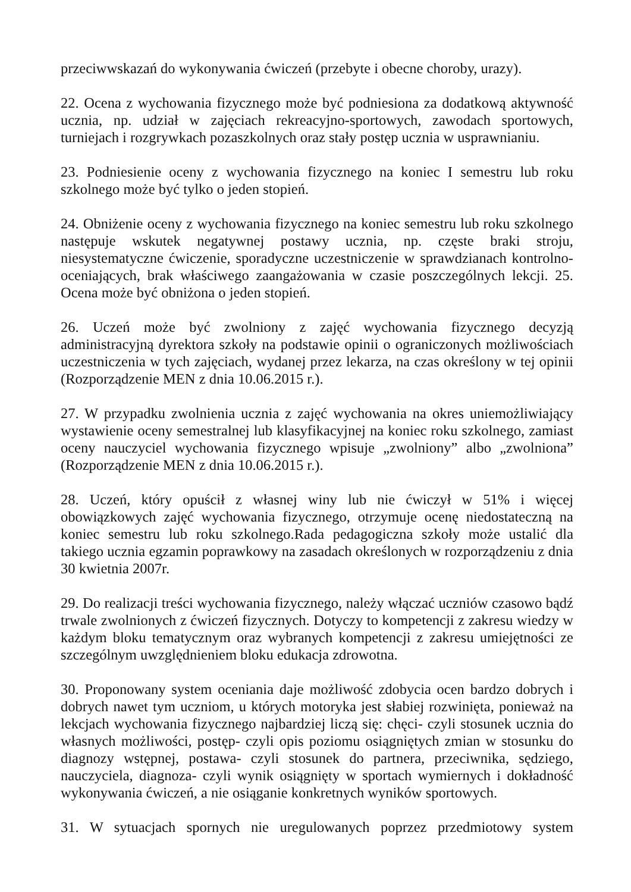przeciwwskazań do wykonywania ćwiczeń (przebyte i obecne choroby, urazy).
22. Ocena z wychowania fizycznego może być podniesiona za dodatkową aktywność ucznia, np. udział w zajęciach rekreacyjno-sportowych, zawodach sportowych, turniejach i rozgrywkach pozaszkolnych oraz stały postęp ucznia w usprawnianiu.
23. Podniesienie oceny z wychowania fizycznego na koniec I semestru lub roku szkolnego może być tylko o jeden stopień.
24. Obniżenie oceny z wychowania fizycznego na koniec semestru lub roku szkolnego następuje wskutek negatywnej postawy ucznia, np. częste braki stroju, niesystematyczne ćwiczenie, sporadyczne uczestniczenie w sprawdzianach kontrolno-oceniających, brak właściwego zaangażowania w czasie poszczególnych lekcji. 25. Ocena może być obniżona o jeden stopień.
26. Uczeń może być zwolniony z zajęć wychowania fizycznego decyzją administracyjną dyrektora szkoły na podstawie opinii o ograniczonych możliwościach uczestniczenia w tych zajęciach, wydanej przez lekarza, na czas określony w tej opinii (Rozporządzenie MEN z dnia 10.06.2015 r.).
27. W przypadku zwolnienia ucznia z zajęć wychowania na okres uniemożliwiający wystawienie oceny semestralnej lub klasyfikacyjnej na koniec roku szkolnego, zamiast oceny nauczyciel wychowania fizycznego wpisuje „zwolniony” albo „zwolniona” (Rozporządzenie MEN z dnia 10.06.2015 r.).
28. Uczeń, który opuścił z własnej winy lub nie ćwiczył w 51% i więcej obowiązkowych zajęć wychowania fizycznego, otrzymuje ocenę niedostateczną na koniec semestru lub roku szkolnego.Rada pedagogiczna szkoły może ustalić dla takiego ucznia egzamin poprawkowy na zasadach określonych w rozporządzeniu z dnia 30 kwietnia 2007r.
29. Do realizacji treści wychowania fizycznego, należy włączać uczniów czasowo bądź trwale zwolnionych z ćwiczeń fizycznych. Dotyczy to kompetencji z zakresu wiedzy w każdym bloku tematycznym oraz wybranych kompetencji z zakresu umiejętności ze szczególnym uwzględnieniem bloku edukacja zdrowotna.
30. Proponowany system oceniania daje możliwość zdobycia ocen bardzo dobrych i dobrych nawet tym uczniom, u których motoryka jest słabiej rozwinięta, ponieważ na lekcjach wychowania fizycznego najbardziej liczą się: chęci- czyli stosunek ucznia do własnych możliwości, postęp- czyli opis poziomu osiągniętych zmian w stosunku do diagnozy wstępnej, postawa- czyli stosunek do partnera, przeciwnika, sędziego, nauczyciela, diagnoza- czyli wynik osiągnięty w sportach wymiernych i dokładność wykonywania ćwiczeń, a nie osiąganie konkretnych wyników sportowych.
31. W sytuacjach spornych nie uregulowanych poprzez przedmiotowy system